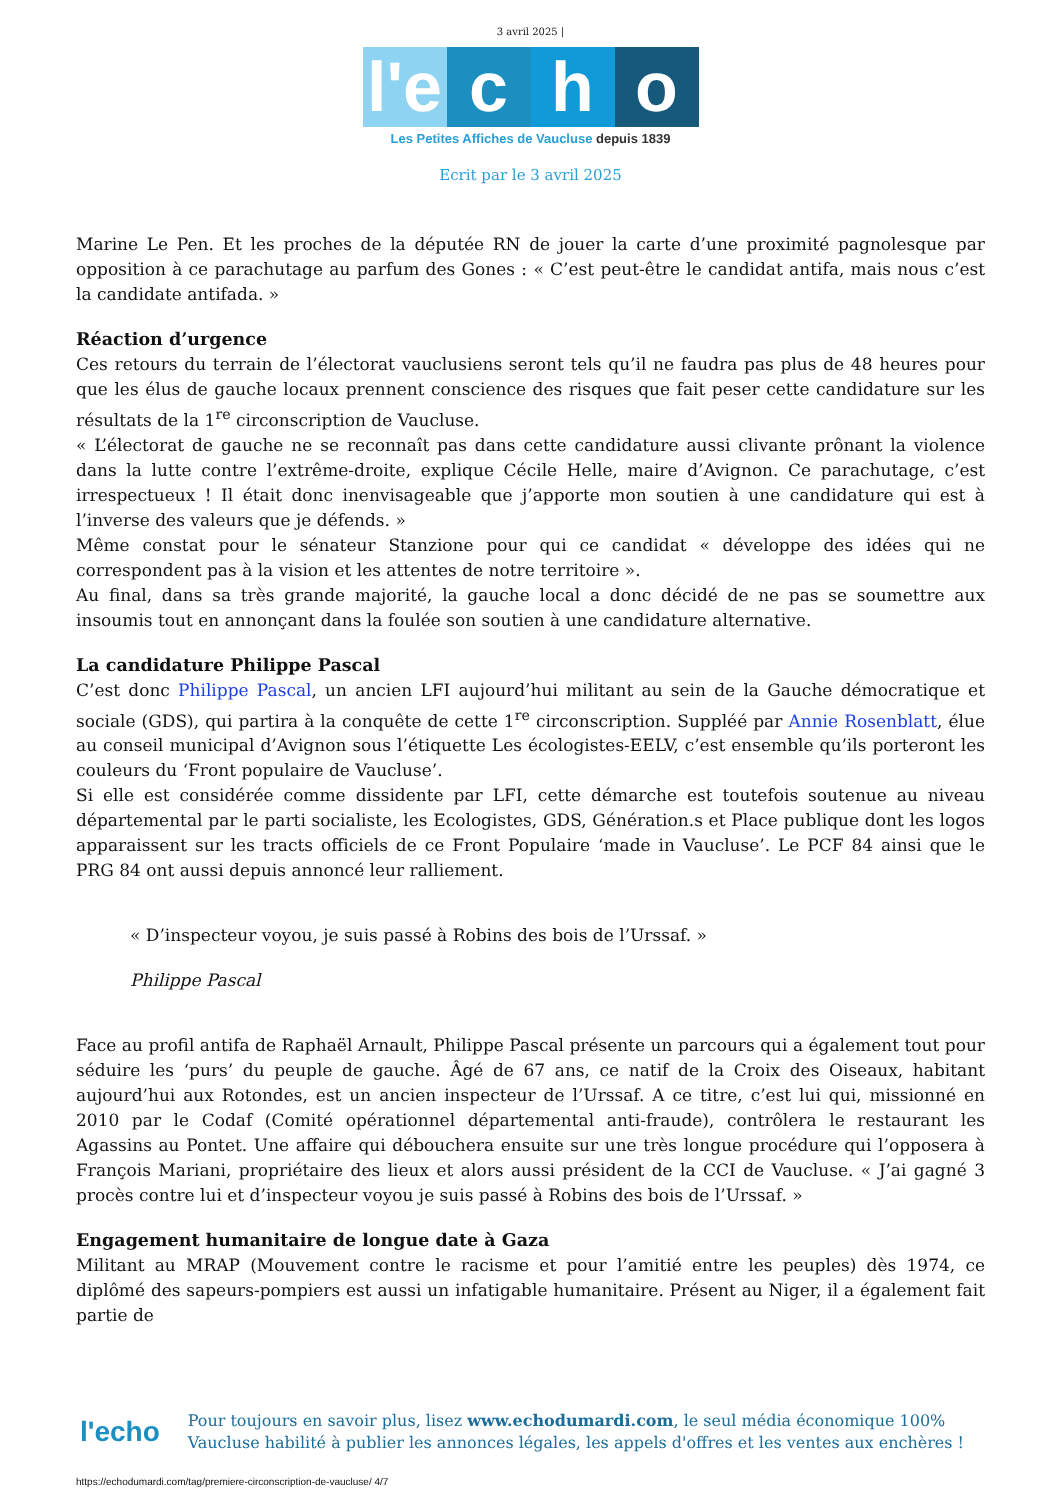3 avril 2025 |
l'e
c
h
o
Les Petites Affiches de Vaucluse depuis 1839
Ecrit par le 3 avril 2025
Marine Le Pen. Et les proches de la députée RN de jouer la carte d’une proximité pagnolesque par opposition à ce parachutage au parfum des Gones : « C’est peut-être le candidat antifa, mais nous c’est la candidate antifada. »
Réaction d’urgence
Ces retours du terrain de l’électorat vauclusiens seront tels qu’il ne faudra pas plus de 48 heures pour que les élus de gauche locaux prennent conscience des risques que fait peser cette candidature sur les résultats de la 1<sup>re</sup> circonscription de Vaucluse.
« L’électorat de gauche ne se reconnaît pas dans cette candidature aussi clivante prônant la violence dans la lutte contre l’extrême-droite, explique Cécile Helle, maire d’Avignon. Ce parachutage, c’est irrespectueux ! Il était donc inenvisageable que j’apporte mon soutien à une candidature qui est à l’inverse des valeurs que je défends. »
Même constat pour le sénateur Stanzione pour qui ce candidat « développe des idées qui ne correspondent pas à la vision et les attentes de notre territoire ».
Au final, dans sa très grande majorité, la gauche local a donc décidé de ne pas se soumettre aux insoumis tout en annonçant dans la foulée son soutien à une candidature alternative.
La candidature Philippe Pascal
C’est donc Philippe Pascal, un ancien LFI aujourd’hui militant au sein de la Gauche démocratique et sociale (GDS), qui partira à la conquête de cette 1<sup>re</sup> circonscription. Suppléé par Annie Rosenblatt, élue au conseil municipal d’Avignon sous l’étiquette Les écologistes-EELV, c’est ensemble qu’ils porteront les couleurs du ‘Front populaire de Vaucluse’.
Si elle est considérée comme dissidente par LFI, cette démarche est toutefois soutenue au niveau départemental par le parti socialiste, les Ecologistes, GDS, Génération.s et Place publique dont les logos apparaissent sur les tracts officiels de ce Front Populaire ‘made in Vaucluse’. Le PCF 84 ainsi que le PRG 84 ont aussi depuis annoncé leur ralliement.
« D’inspecteur voyou, je suis passé à Robins des bois de l’Urssaf. »
Philippe Pascal
Face au profil antifa de Raphaël Arnault, Philippe Pascal présente un parcours qui a également tout pour séduire les ‘purs’ du peuple de gauche. Âgé de 67 ans, ce natif de la Croix des Oiseaux, habitant aujourd’hui aux Rotondes, est un ancien inspecteur de l’Urssaf. A ce titre, c’est lui qui, missionné en 2010 par le Codaf (Comité opérationnel départemental anti-fraude), contrôlera le restaurant les Agassins au Pontet. Une affaire qui débouchera ensuite sur une très longue procédure qui l’opposera à François Mariani, propriétaire des lieux et alors aussi président de la CCI de Vaucluse. « J’ai gagné 3 procès contre lui et d’inspecteur voyou je suis passé à Robins des bois de l’Urssaf. »
Engagement humanitaire de longue date à Gaza
Militant au MRAP (Mouvement contre le racisme et pour l’amitié entre les peuples) dès 1974, ce diplômé des sapeurs-pompiers est aussi un infatigable humanitaire. Présent au Niger, il a également fait partie de
l'echo
Pour toujours en savoir plus, lisez www.echodumardi.com, le seul média économique 100% Vaucluse habilité à publier les annonces légales, les appels d'offres et les ventes aux enchères !
https://echodumardi.com/tag/premiere-circonscription-de-vaucluse/ 4/7